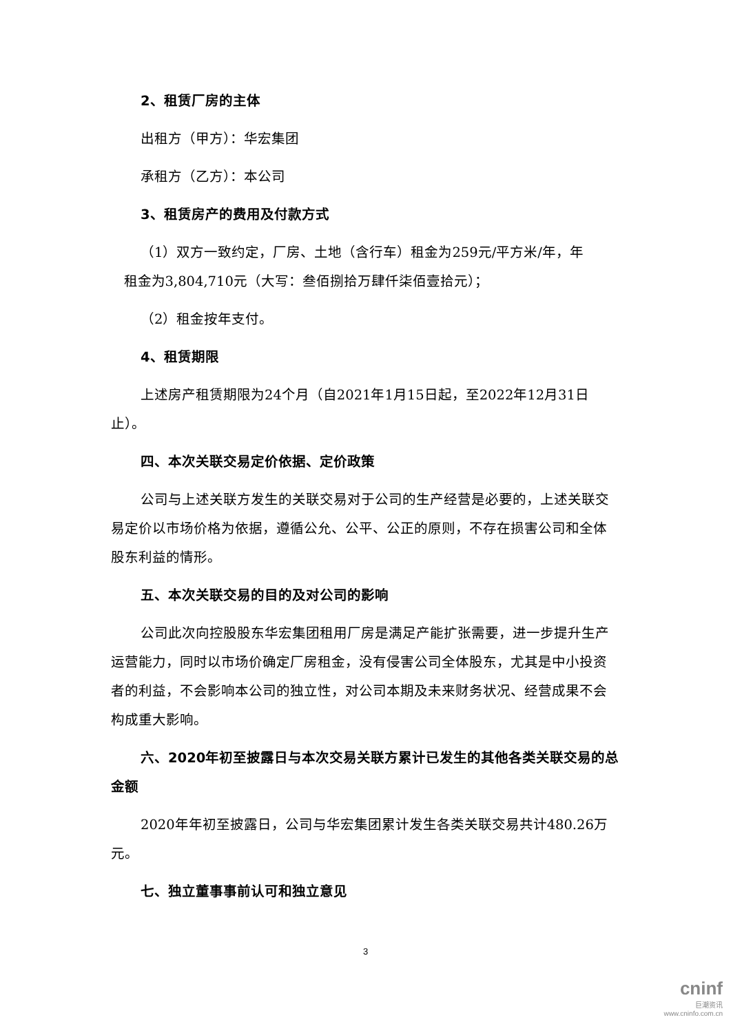2、租赁厂房的主体
出租方（甲方）：华宏集团
承租方（乙方）：本公司
3、租赁房产的费用及付款方式
（1）双方一致约定，厂房、土地（含行车）租金为259元/平方米/年，年
租金为3,804,710元（大写：叁佰捌拾万肆仟柒佰壹拾元）；
（2）租金按年支付。
4、租赁期限
上述房产租赁期限为24个月（自2021年1月15日起，至2022年12月31日止）。
四、本次关联交易定价依据、定价政策
公司与上述关联方发生的关联交易对于公司的生产经营是必要的，上述关联交易定价以市场价格为依据，遵循公允、公平、公正的原则，不存在损害公司和全体股东利益的情形。
五、本次关联交易的目的及对公司的影响
公司此次向控股股东华宏集团租用厂房是满足产能扩张需要，进一步提升生产运营能力，同时以市场价确定厂房租金，没有侵害公司全体股东，尤其是中小投资者的利益，不会影响本公司的独立性，对公司本期及未来财务状况、经营成果不会构成重大影响。
六、2020年初至披露日与本次交易关联方累计已发生的其他各类关联交易的总金额
2020年年初至披露日，公司与华宏集团累计发生各类关联交易共计480.26万元。
七、独立董事事前认可和独立意见
3
cninf
巨潮资讯
www.cninfo.com.cn